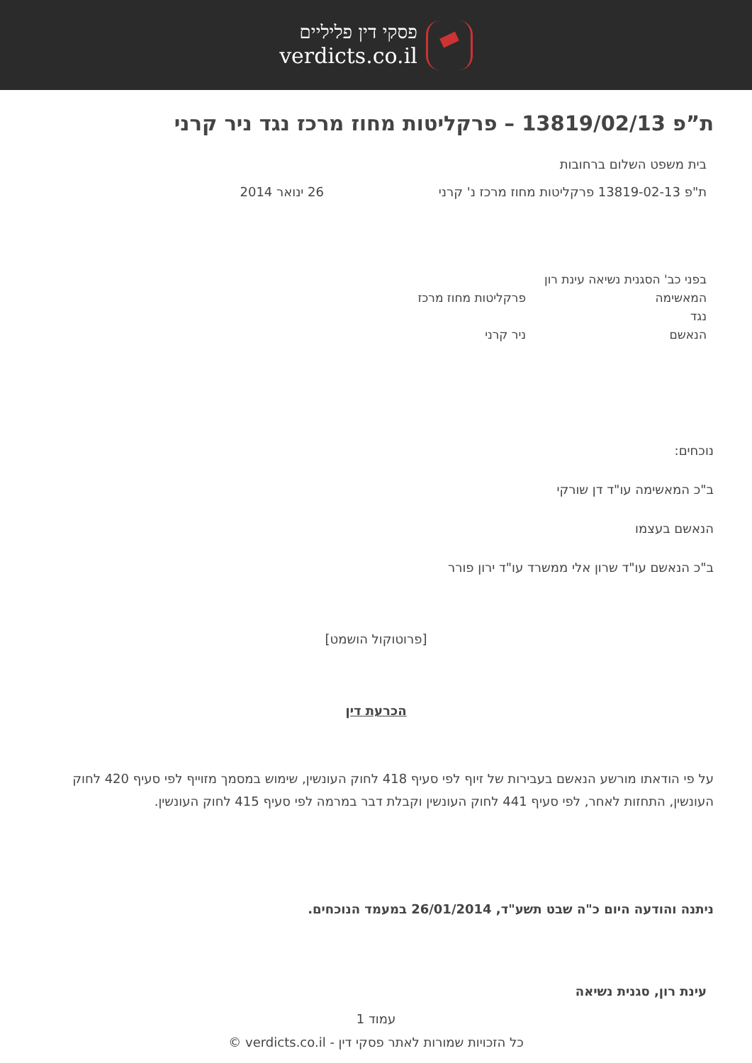פסקי דין פליליים
verdicts.co.il
ת”פ 13819/02/13 – פרקליטות מחוז מרכז נגד ניר קרני
בית משפט השלום ברחובות
ת"פ 13819-02-13 פרקליטות מחוז מרכז נ' קרני 26 ינואר 2014
בפני כב' הסגנית נשיאה עינת רון
המאשימה פרקליטות מחוז מרכז
נגד
הנאשם ניר קרני
נוכחים:
ב"כ המאשימה עו"ד דן שורקי
הנאשם בעצמו
ב"כ הנאשם עו"ד שרון אלי ממשרד עו"ד ירון פורר
[פרוטוקול הושמט]
הכרעת דין
על פי הודאתו מורשע הנאשם בעבירות של זיוף לפי סעיף 418 לחוק העונשין, שימוש במסמך מזוייף לפי סעיף 420 לחוק העונשין, התחזות לאחר, לפי סעיף 441 לחוק העונשין וקבלת דבר במרמה לפי סעיף 415 לחוק העונשין.
ניתנה והודעה היום כ"ה שבט תשע"ד, 26/01/2014 במעמד הנוכחים.
עינת רון, סגנית נשיאה
עמוד 1
כל הזכויות שמורות לאתר פסקי דין - verdicts.co.il ©